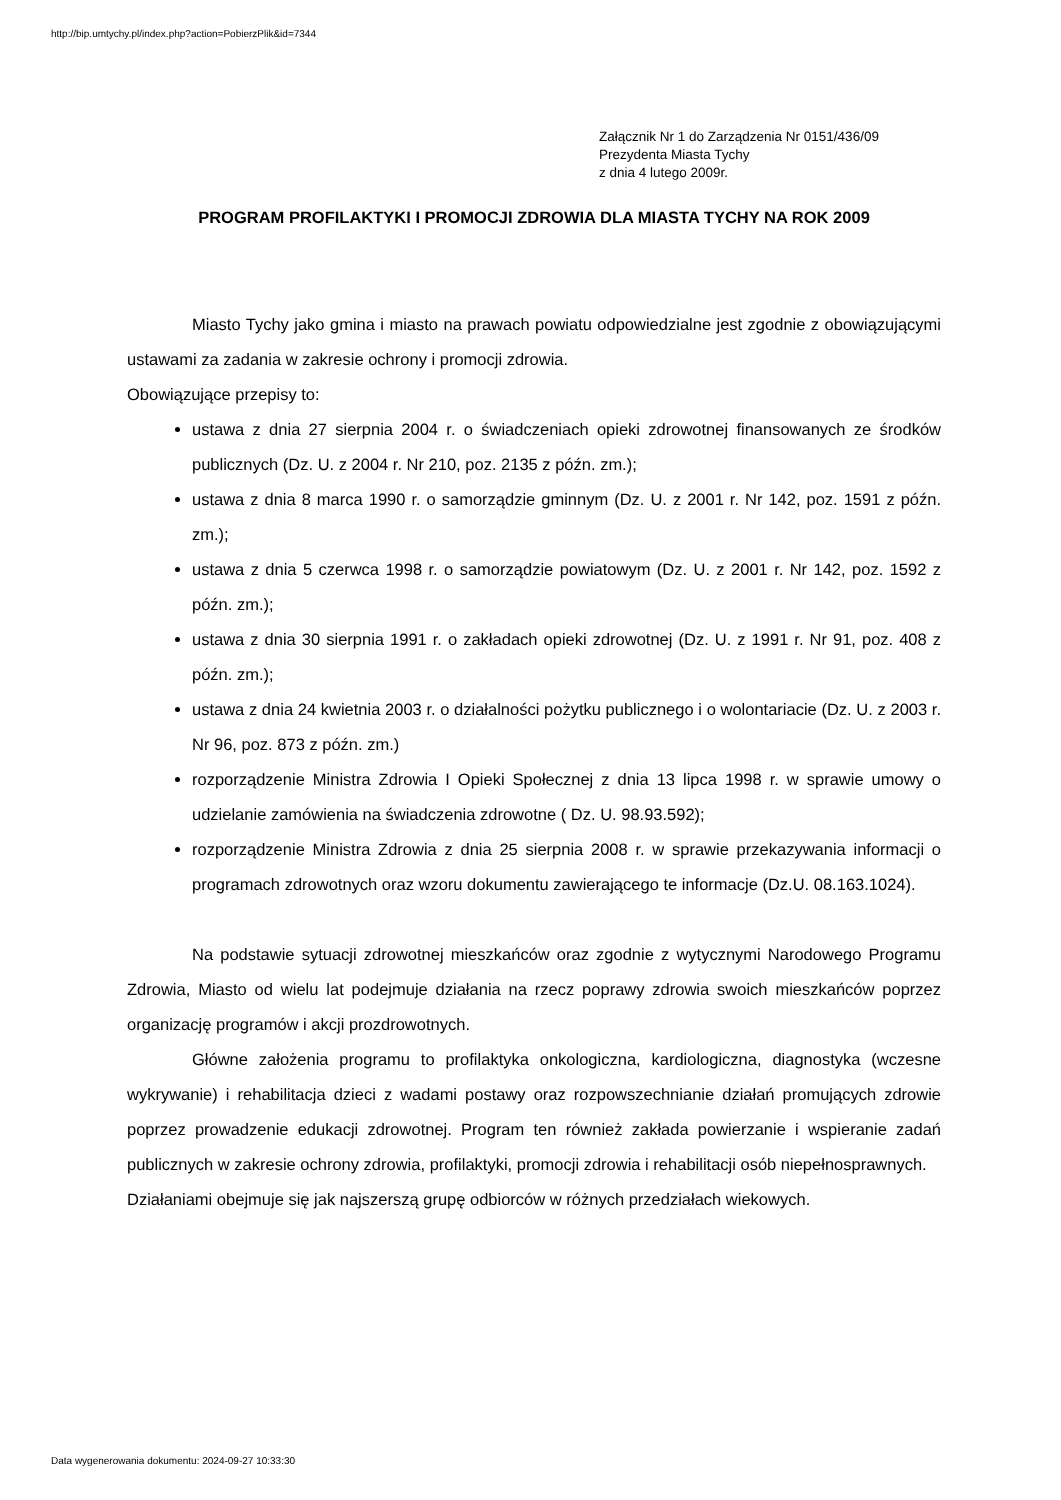http://bip.umtychy.pl/index.php?action=PobierzPlik&id=7344
Załącznik Nr 1 do Zarządzenia Nr 0151/436/09
Prezydenta Miasta Tychy
z dnia 4 lutego 2009r.
PROGRAM PROFILAKTYKI I PROMOCJI ZDROWIA DLA MIASTA TYCHY NA ROK 2009
Miasto Tychy jako gmina i miasto na prawach powiatu odpowiedzialne jest zgodnie z obowiązującymi ustawami za zadania w zakresie ochrony i promocji zdrowia.
Obowiązujące przepisy to:
ustawa z dnia 27 sierpnia 2004 r. o świadczeniach opieki zdrowotnej finansowanych ze środków publicznych (Dz. U. z 2004 r. Nr 210, poz. 2135 z późn. zm.);
ustawa z dnia 8 marca 1990 r. o samorządzie gminnym (Dz. U. z 2001 r. Nr 142, poz. 1591 z późn. zm.);
ustawa z dnia 5 czerwca 1998 r. o samorządzie powiatowym (Dz. U. z 2001 r. Nr 142, poz. 1592 z późn. zm.);
ustawa z dnia 30 sierpnia 1991 r. o zakładach opieki zdrowotnej (Dz. U. z 1991 r. Nr 91, poz. 408 z późn. zm.);
ustawa z dnia 24 kwietnia 2003 r. o działalności pożytku publicznego i o wolontariacie (Dz. U. z 2003 r. Nr 96, poz. 873 z późn. zm.)
rozporządzenie Ministra Zdrowia I Opieki Społecznej z dnia 13 lipca 1998 r. w sprawie umowy o udzielanie zamówienia na świadczenia zdrowotne ( Dz. U. 98.93.592);
rozporządzenie Ministra Zdrowia z dnia 25 sierpnia 2008 r. w sprawie przekazywania informacji o programach zdrowotnych oraz wzoru dokumentu zawierającego te informacje (Dz.U. 08.163.1024).
Na podstawie sytuacji zdrowotnej mieszkańców oraz zgodnie z wytycznymi Narodowego Programu Zdrowia, Miasto od wielu lat podejmuje działania na rzecz poprawy zdrowia swoich mieszkańców poprzez organizację programów i akcji prozdrowotnych.
Główne założenia programu to profilaktyka onkologiczna, kardiologiczna, diagnostyka (wczesne wykrywanie) i rehabilitacja dzieci z wadami postawy oraz rozpowszechnianie działań promujących zdrowie poprzez prowadzenie edukacji zdrowotnej. Program ten również zakłada powierzanie i wspieranie zadań publicznych w zakresie ochrony zdrowia, profilaktyki, promocji zdrowia i rehabilitacji osób niepełnosprawnych.
Działaniami obejmuje się jak najszerszą grupę odbiorców w różnych przedziałach wiekowych.
Data wygenerowania dokumentu: 2024-09-27 10:33:30